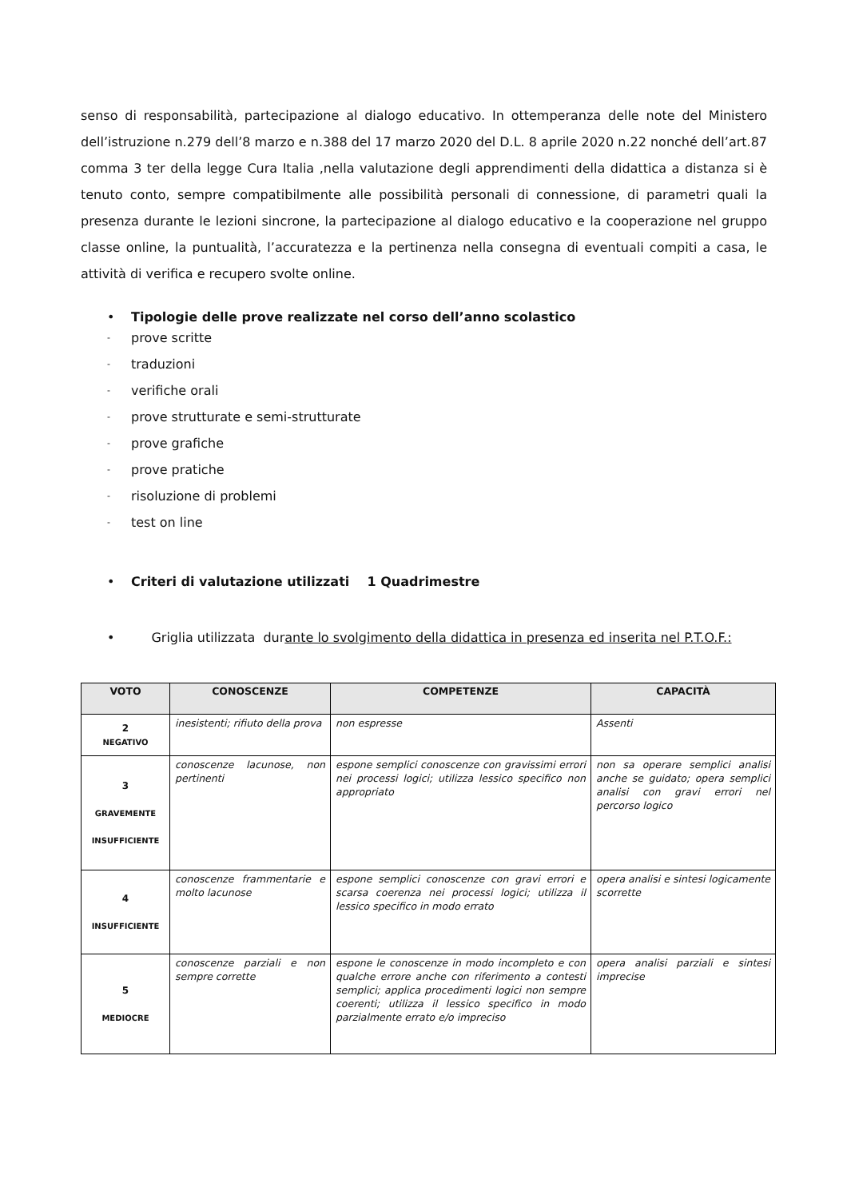senso di responsabilità, partecipazione al dialogo educativo. In ottemperanza delle note del Ministero dell’istruzione n.279 dell’8 marzo e n.388 del 17 marzo 2020 del D.L. 8 aprile 2020 n.22 nonché dell’art.87 comma 3 ter della legge Cura Italia ,nella valutazione degli apprendimenti della didattica a distanza si è tenuto conto, sempre compatibilmente alle possibilità personali di connessione, di parametri quali la presenza durante le lezioni sincrone, la partecipazione al dialogo educativo e la cooperazione nel gruppo classe online, la puntualità, l’accuratezza e la pertinenza nella consegna di eventuali compiti a casa, le attività di verifica e recupero svolte online.
• Tipologie delle prove realizzate nel corso dell’anno scolastico
- prove scritte
- traduzioni
- verifiche orali
- prove strutturate e semi-strutturate
- prove grafiche
- prove pratiche
- risoluzione di problemi
- test on line
• Criteri di valutazione utilizzati 1 Quadrimestre
• Griglia utilizzata durante lo svolgimento della didattica in presenza ed inserita nel P.T.O.F.:
| VOTO | CONOSCENZE | COMPETENZE | CAPACITÀ |
| --- | --- | --- | --- |
| 2 NEGATIVO | inesistenti; rifiuto della prova | non espresse | Assenti |
| 3 GRAVEMENTE INSUFFICIENTE | conoscenze lacunose, non pertinenti | espone semplici conoscenze con gravissimi errori nei processi logici; utilizza lessico specifico non appropriato | non sa operare semplici analisi anche se guidato; opera semplici analisi con gravi errori nel percorso logico |
| 4 INSUFFICIENTE | conoscenze frammentarie e molto lacunose | espone semplici conoscenze con gravi errori e scarsa coerenza nei processi logici; utilizza il lessico specifico in modo errato | opera analisi e sintesi logicamente scorrette |
| 5 MEDIOCRE | conoscenze parziali e non sempre corrette | espone le conoscenze in modo incompleto e con qualche errore anche con riferimento a contesti semplici; applica procedimenti logici non sempre coerenti; utilizza il lessico specifico in modo parzialmente errato e/o impreciso | opera analisi parziali e sintesi imprecise |